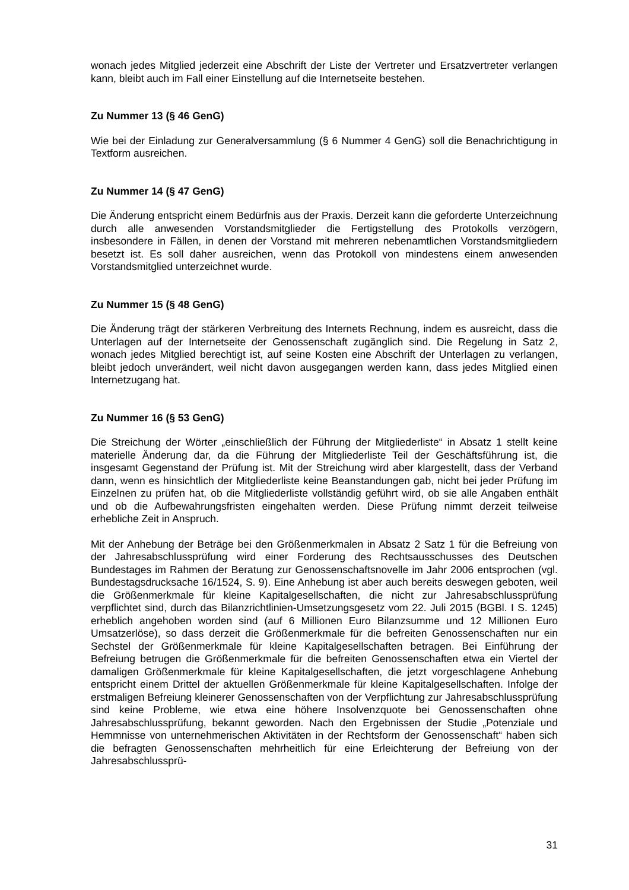wonach jedes Mitglied jederzeit eine Abschrift der Liste der Vertreter und Ersatzvertreter verlangen kann, bleibt auch im Fall einer Einstellung auf die Internetseite bestehen.
Zu Nummer 13 (§ 46 GenG)
Wie bei der Einladung zur Generalversammlung (§ 6 Nummer 4 GenG) soll die Benachrichtigung in Textform ausreichen.
Zu Nummer 14 (§ 47 GenG)
Die Änderung entspricht einem Bedürfnis aus der Praxis. Derzeit kann die geforderte Unterzeichnung durch alle anwesenden Vorstandsmitglieder die Fertigstellung des Protokolls verzögern, insbesondere in Fällen, in denen der Vorstand mit mehreren nebenamtlichen Vorstandsmitgliedern besetzt ist. Es soll daher ausreichen, wenn das Protokoll von mindestens einem anwesenden Vorstandsmitglied unterzeichnet wurde.
Zu Nummer 15 (§ 48 GenG)
Die Änderung trägt der stärkeren Verbreitung des Internets Rechnung, indem es ausreicht, dass die Unterlagen auf der Internetseite der Genossenschaft zugänglich sind. Die Regelung in Satz 2, wonach jedes Mitglied berechtigt ist, auf seine Kosten eine Abschrift der Unterlagen zu verlangen, bleibt jedoch unverändert, weil nicht davon ausgegangen werden kann, dass jedes Mitglied einen Internetzugang hat.
Zu Nummer 16 (§ 53 GenG)
Die Streichung der Wörter „einschließlich der Führung der Mitgliederliste“ in Absatz 1 stellt keine materielle Änderung dar, da die Führung der Mitgliederliste Teil der Geschäftsführung ist, die insgesamt Gegenstand der Prüfung ist. Mit der Streichung wird aber klargestellt, dass der Verband dann, wenn es hinsichtlich der Mitgliederliste keine Beanstandungen gab, nicht bei jeder Prüfung im Einzelnen zu prüfen hat, ob die Mitgliederliste vollständig geführt wird, ob sie alle Angaben enthält und ob die Aufbewahrungsfristen eingehalten werden. Diese Prüfung nimmt derzeit teilweise erhebliche Zeit in Anspruch.
Mit der Anhebung der Beträge bei den Größenmerkmalen in Absatz 2 Satz 1 für die Befreiung von der Jahresabschlussprüfung wird einer Forderung des Rechtsausschusses des Deutschen Bundestages im Rahmen der Beratung zur Genossenschaftsnovelle im Jahr 2006 entsprochen (vgl. Bundestagsdrucksache 16/1524, S. 9). Eine Anhebung ist aber auch bereits deswegen geboten, weil die Größenmerkmale für kleine Kapitalgesellschaften, die nicht zur Jahresabschlussprüfung verpflichtet sind, durch das Bilanzrichtlinien-Umsetzungsgesetz vom 22. Juli 2015 (BGBl. I S. 1245) erheblich angehoben worden sind (auf 6 Millionen Euro Bilanzsumme und 12 Millionen Euro Umsatzerlöse), so dass derzeit die Größenmerkmale für die befreiten Genossenschaften nur ein Sechstel der Größenmerkmale für kleine Kapitalgesellschaften betragen. Bei Einführung der Befreiung betrugen die Größenmerkmale für die befreiten Genossenschaften etwa ein Viertel der damaligen Größenmerkmale für kleine Kapitalgesellschaften, die jetzt vorgeschlagene Anhebung entspricht einem Drittel der aktuellen Größenmerkmale für kleine Kapitalgesellschaften. Infolge der erstmaligen Befreiung kleinerer Genossenschaften von der Verpflichtung zur Jahresabschlussprüfung sind keine Probleme, wie etwa eine höhere Insolvenzquote bei Genossenschaften ohne Jahresabschlussprüfung, bekannt geworden. Nach den Ergebnissen der Studie „Potenziale und Hemmnisse von unternehmerischen Aktivitäten in der Rechtsform der Genossenschaft“ haben sich die befragten Genossenschaften mehrheitlich für eine Erleichterung der Befreiung von der Jahresabschlussprü-
31